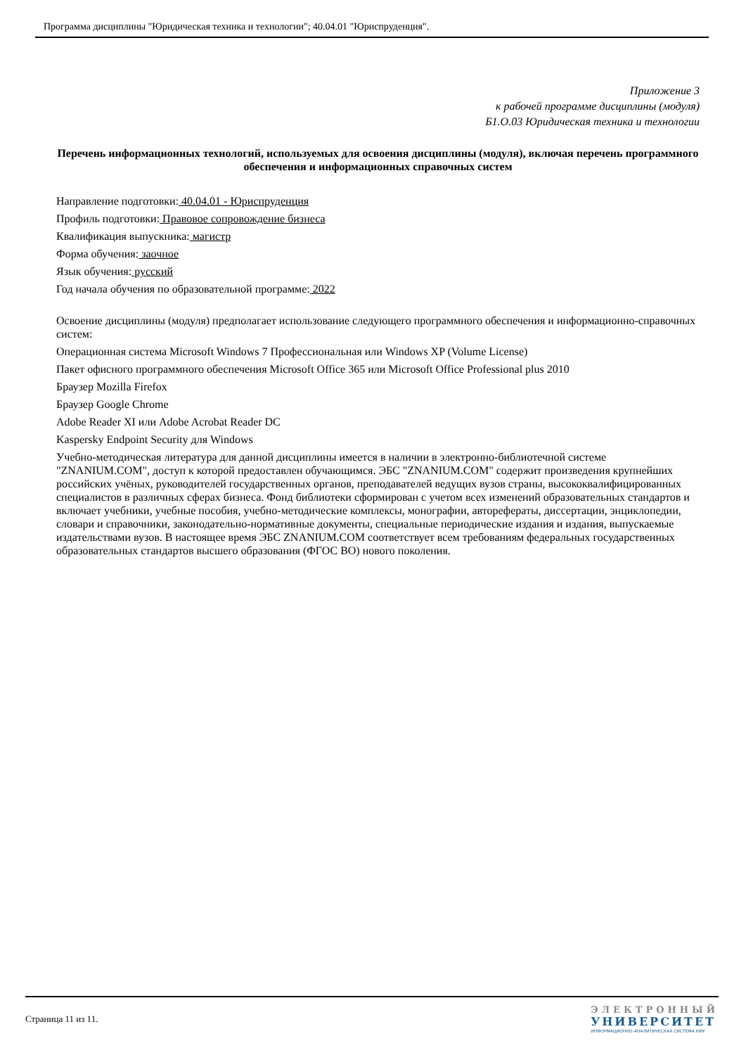Программа дисциплины "Юридическая техника и технологии"; 40.04.01 "Юриспруденция".
Приложение 3
к рабочей программе дисциплины (модуля)
Б1.О.03 Юридическая техника и технологии
Перечень информационных технологий, используемых для освоения дисциплины (модуля), включая перечень программного обеспечения и информационных справочных систем
Направление подготовки: 40.04.01 - Юриспруденция
Профиль подготовки: Правовое сопровождение бизнеса
Квалификация выпускника: магистр
Форма обучения: заочное
Язык обучения: русский
Год начала обучения по образовательной программе: 2022
Освоение дисциплины (модуля) предполагает использование следующего программного обеспечения и информационно-справочных систем:
Операционная система Microsoft Windows 7 Профессиональная или Windows XP (Volume License)
Пакет офисного программного обеспечения Microsoft Office 365 или Microsoft Office Professional plus 2010
Браузер Mozilla Firefox
Браузер Google Chrome
Adobe Reader XI или Adobe Acrobat Reader DC
Kaspersky Endpoint Security для Windows
Учебно-методическая литература для данной дисциплины имеется в наличии в электронно-библиотечной системе "ZNANIUM.COM", доступ к которой предоставлен обучающимся. ЭБС "ZNANIUM.COM" содержит произведения крупнейших российских учёных, руководителей государственных органов, преподавателей ведущих вузов страны, высококвалифицированных специалистов в различных сферах бизнеса. Фонд библиотеки сформирован с учетом всех изменений образовательных стандартов и включает учебники, учебные пособия, учебно-методические комплексы, монографии, авторефераты, диссертации, энциклопедии, словари и справочники, законодательно-нормативные документы, специальные периодические издания и издания, выпускаемые издательствами вузов. В настоящее время ЭБС ZNANIUM.COM соответствует всем требованиям федеральных государственных образовательных стандартов высшего образования (ФГОС ВО) нового поколения.
Страница 11 из 11.
ЭЛЕКТРОННЫЙ
УНИВЕРСИТЕТ
ИНФОРМАЦИОННО-АНАЛИТИЧЕСКАЯ СИСТЕМА КФУ